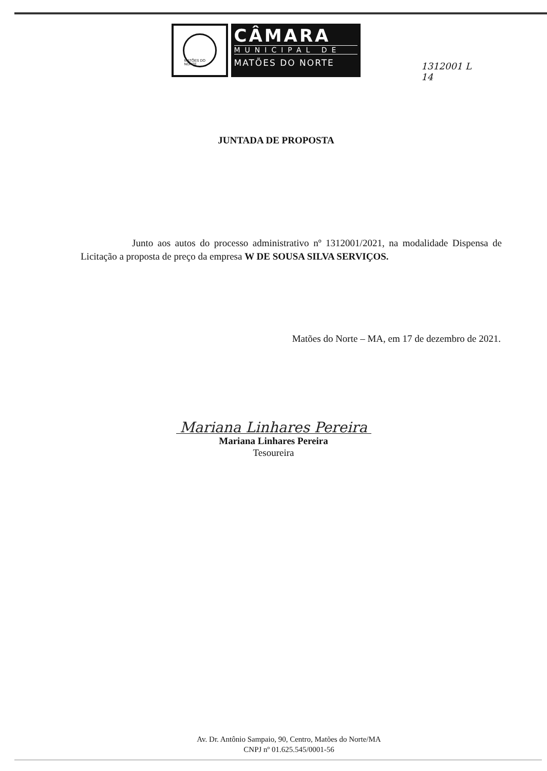MATÕES DO NORTE
CÂMARA
MUNICIPAL DE
MATÕES DO NORTE
1312001 L
14
JUNTADA DE PROPOSTA
Junto aos autos do processo administrativo nº 1312001/2021, na modalidade Dispensa de Licitação a proposta de preço da empresa W DE SOUSA SILVA SERVIÇOS.
Matões do Norte – MA, em 17 de dezembro de 2021.
Mariana Linhares Pereira
Mariana Linhares Pereira
Tesoureira
Av. Dr. Antônio Sampaio, 90, Centro, Matões do Norte/MA
CNPJ nº 01.625.545/0001-56